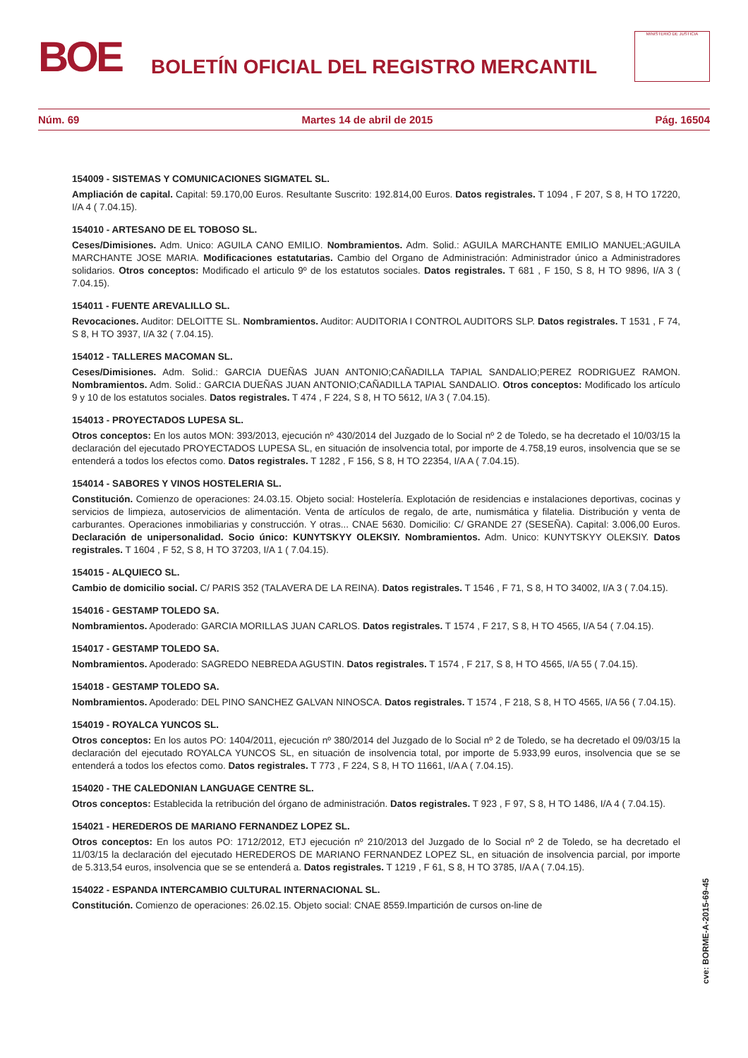BOE
BOLETÍN OFICIAL DEL REGISTRO MERCANTIL
MINISTERIO DE JUSTICIA
Núm. 69 Martes 14 de abril de 2015 Pág. 16504
154009 - SISTEMAS Y COMUNICACIONES SIGMATEL SL.
Ampliación de capital. Capital: 59.170,00 Euros. Resultante Suscrito: 192.814,00 Euros. Datos registrales. T 1094 , F 207, S 8, H TO 17220, I/A 4 ( 7.04.15).
154010 - ARTESANO DE EL TOBOSO SL.
Ceses/Dimisiones. Adm. Unico: AGUILA CANO EMILIO. Nombramientos. Adm. Solid.: AGUILA MARCHANTE EMILIO MANUEL;AGUILA MARCHANTE JOSE MARIA. Modificaciones estatutarias. Cambio del Organo de Administración: Administrador único a Administradores solidarios. Otros conceptos: Modificado el articulo 9º de los estatutos sociales. Datos registrales. T 681 , F 150, S 8, H TO 9896, I/A 3 ( 7.04.15).
154011 - FUENTE AREVALILLO SL.
Revocaciones. Auditor: DELOITTE SL. Nombramientos. Auditor: AUDITORIA I CONTROL AUDITORS SLP. Datos registrales. T 1531 , F 74, S 8, H TO 3937, I/A 32 ( 7.04.15).
154012 - TALLERES MACOMAN SL.
Ceses/Dimisiones. Adm. Solid.: GARCIA DUEÑAS JUAN ANTONIO;CAÑADILLA TAPIAL SANDALIO;PEREZ RODRIGUEZ RAMON. Nombramientos. Adm. Solid.: GARCIA DUEÑAS JUAN ANTONIO;CAÑADILLA TAPIAL SANDALIO. Otros conceptos: Modificado los artículo 9 y 10 de los estatutos sociales. Datos registrales. T 474 , F 224, S 8, H TO 5612, I/A 3 ( 7.04.15).
154013 - PROYECTADOS LUPESA SL.
Otros conceptos: En los autos MON: 393/2013, ejecución nº 430/2014 del Juzgado de lo Social nº 2 de Toledo, se ha decretado el 10/03/15 la declaración del ejecutado PROYECTADOS LUPESA SL, en situación de insolvencia total, por importe de 4.758,19 euros, insolvencia que se se entenderá a todos los efectos como. Datos registrales. T 1282 , F 156, S 8, H TO 22354, I/A A ( 7.04.15).
154014 - SABORES Y VINOS HOSTELERIA SL.
Constitución. Comienzo de operaciones: 24.03.15. Objeto social: Hostelería. Explotación de residencias e instalaciones deportivas, cocinas y servicios de limpieza, autoservicios de alimentación. Venta de artículos de regalo, de arte, numismática y filatelia. Distribución y venta de carburantes. Operaciones inmobiliarias y construcción. Y otras... CNAE 5630. Domicilio: C/ GRANDE 27 (SESEÑA). Capital: 3.006,00 Euros. Declaración de unipersonalidad. Socio único: KUNYTSKYY OLEKSIY. Nombramientos. Adm. Unico: KUNYTSKYY OLEKSIY. Datos registrales. T 1604 , F 52, S 8, H TO 37203, I/A 1 ( 7.04.15).
154015 - ALQUIECO SL.
Cambio de domicilio social. C/ PARIS 352 (TALAVERA DE LA REINA). Datos registrales. T 1546 , F 71, S 8, H TO 34002, I/A 3 ( 7.04.15).
154016 - GESTAMP TOLEDO SA.
Nombramientos. Apoderado: GARCIA MORILLAS JUAN CARLOS. Datos registrales. T 1574 , F 217, S 8, H TO 4565, I/A 54 ( 7.04.15).
154017 - GESTAMP TOLEDO SA.
Nombramientos. Apoderado: SAGREDO NEBREDA AGUSTIN. Datos registrales. T 1574 , F 217, S 8, H TO 4565, I/A 55 ( 7.04.15).
154018 - GESTAMP TOLEDO SA.
Nombramientos. Apoderado: DEL PINO SANCHEZ GALVAN NINOSCA. Datos registrales. T 1574 , F 218, S 8, H TO 4565, I/A 56 ( 7.04.15).
154019 - ROYALCA YUNCOS SL.
Otros conceptos: En los autos PO: 1404/2011, ejecución nº 380/2014 del Juzgado de lo Social nº 2 de Toledo, se ha decretado el 09/03/15 la declaración del ejecutado ROYALCA YUNCOS SL, en situación de insolvencia total, por importe de 5.933,99 euros, insolvencia que se se entenderá a todos los efectos como. Datos registrales. T 773 , F 224, S 8, H TO 11661, I/A A ( 7.04.15).
154020 - THE CALEDONIAN LANGUAGE CENTRE SL.
Otros conceptos: Establecida la retribución del órgano de administración. Datos registrales. T 923 , F 97, S 8, H TO 1486, I/A 4 ( 7.04.15).
154021 - HEREDEROS DE MARIANO FERNANDEZ LOPEZ SL.
Otros conceptos: En los autos PO: 1712/2012, ETJ ejecución nº 210/2013 del Juzgado de lo Social nº 2 de Toledo, se ha decretado el 11/03/15 la declaración del ejecutado HEREDEROS DE MARIANO FERNANDEZ LOPEZ SL, en situación de insolvencia parcial, por importe de 5.313,54 euros, insolvencia que se se entenderá a. Datos registrales. T 1219 , F 61, S 8, H TO 3785, I/A A ( 7.04.15).
154022 - ESPANDA INTERCAMBIO CULTURAL INTERNACIONAL SL.
Constitución. Comienzo de operaciones: 26.02.15. Objeto social: CNAE 8559.Impartición de cursos on-line de
cve: BORME-A-2015-69-45